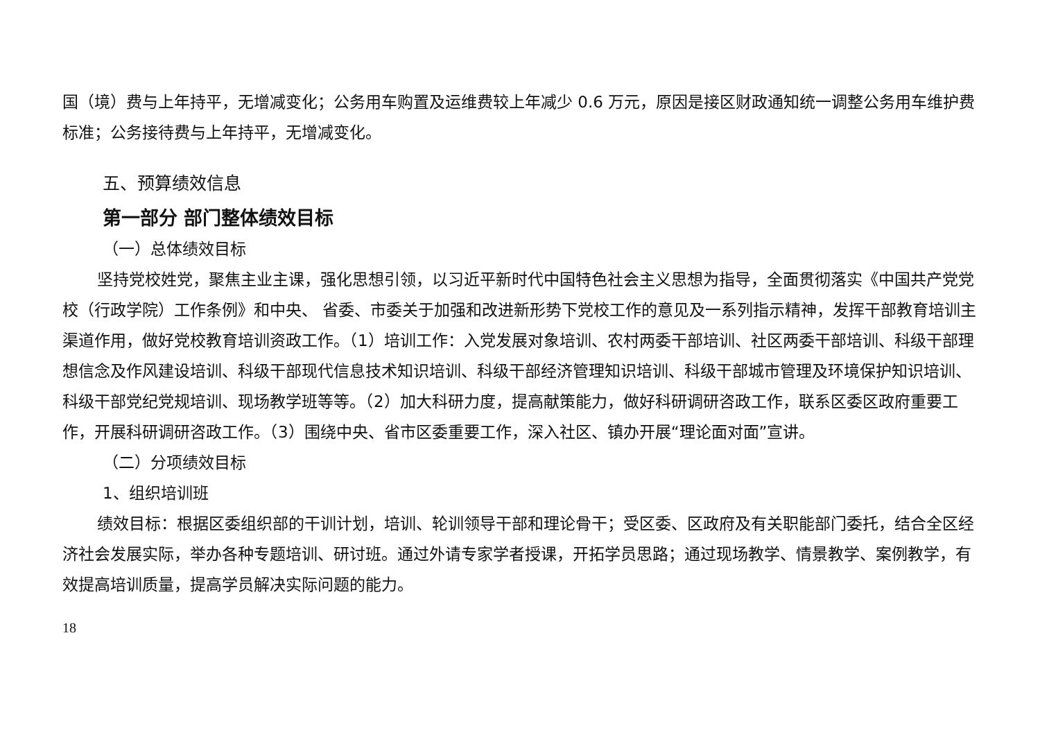国（境）费与上年持平，无增减变化；公务用车购置及运维费较上年减少 0.6 万元，原因是接区财政通知统一调整公务用车维护费标准；公务接待费与上年持平，无增减变化。
五、预算绩效信息
第一部分 部门整体绩效目标
（一）总体绩效目标
坚持党校姓党，聚焦主业主课，强化思想引领，以习近平新时代中国特色社会主义思想为指导，全面贯彻落实《中国共产党党校（行政学院）工作条例》和中央、 省委、市委关于加强和改进新形势下党校工作的意见及一系列指示精神，发挥干部教育培训主渠道作用，做好党校教育培训资政工作。（1）培训工作：入党发展对象培训、农村两委干部培训、社区两委干部培训、科级干部理想信念及作风建设培训、科级干部现代信息技术知识培训、科级干部经济管理知识培训、科级干部城市管理及环境保护知识培训、科级干部党纪党规培训、现场教学班等等。（2）加大科研力度，提高献策能力，做好科研调研咨政工作，联系区委区政府重要工作，开展科研调研咨政工作。（3）围绕中央、省市区委重要工作，深入社区、镇办开展“理论面对面”宣讲。
（二）分项绩效目标
1、组织培训班
绩效目标：根据区委组织部的干训计划，培训、轮训领导干部和理论骨干；受区委、区政府及有关职能部门委托，结合全区经济社会发展实际，举办各种专题培训、研讨班。通过外请专家学者授课，开拓学员思路；通过现场教学、情景教学、案例教学，有效提高培训质量，提高学员解决实际问题的能力。
18